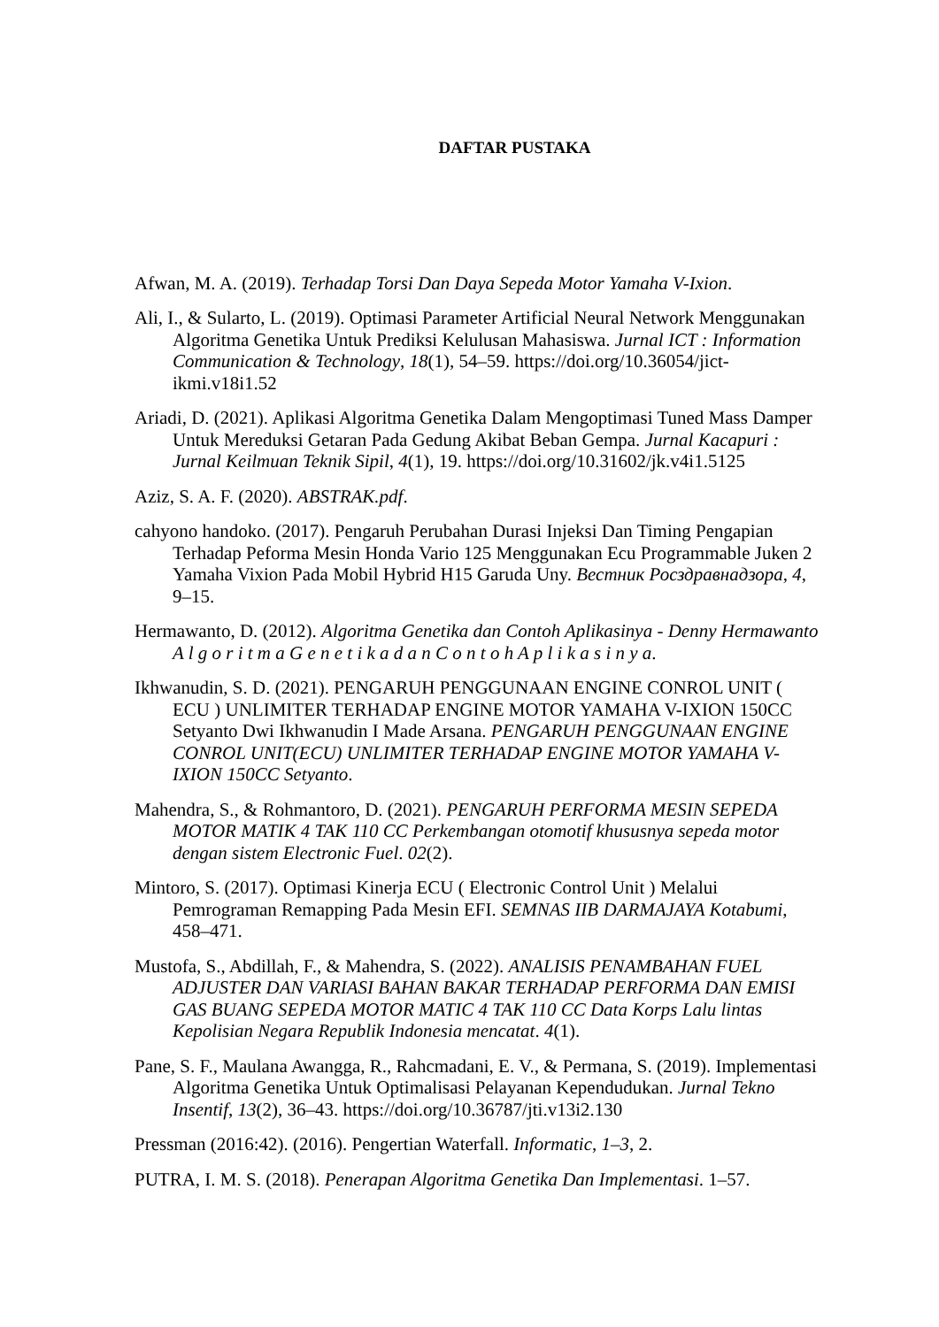DAFTAR PUSTAKA
Afwan, M. A. (2019). Terhadap Torsi Dan Daya Sepeda Motor Yamaha V-Ixion.
Ali, I., & Sularto, L. (2019). Optimasi Parameter Artificial Neural Network Menggunakan Algoritma Genetika Untuk Prediksi Kelulusan Mahasiswa. Jurnal ICT : Information Communication & Technology, 18(1), 54–59. https://doi.org/10.36054/jict-ikmi.v18i1.52
Ariadi, D. (2021). Aplikasi Algoritma Genetika Dalam Mengoptimasi Tuned Mass Damper Untuk Mereduksi Getaran Pada Gedung Akibat Beban Gempa. Jurnal Kacapuri : Jurnal Keilmuan Teknik Sipil, 4(1), 19. https://doi.org/10.31602/jk.v4i1.5125
Aziz, S. A. F. (2020). ABSTRAK.pdf.
cahyono handoko. (2017). Pengaruh Perubahan Durasi Injeksi Dan Timing Pengapian Terhadap Peforma Mesin Honda Vario 125 Menggunakan Ecu Programmable Juken 2 Yamaha Vixion Pada Mobil Hybrid H15 Garuda Uny. Вестник Росздравнадзора, 4, 9–15.
Hermawanto, D. (2012). Algoritma Genetika dan Contoh Aplikasinya - Denny Hermawanto A l g o r i t m a G e n e t i k a d a n C o n t o h A p l i k a s i n y a.
Ikhwanudin, S. D. (2021). PENGARUH PENGGUNAAN ENGINE CONROL UNIT ( ECU ) UNLIMITER TERHADAP ENGINE MOTOR YAMAHA V-IXION 150CC Setyanto Dwi Ikhwanudin I Made Arsana. PENGARUH PENGGUNAAN ENGINE CONROL UNIT(ECU) UNLIMITER TERHADAP ENGINE MOTOR YAMAHA V-IXION 150CC Setyanto.
Mahendra, S., & Rohmantoro, D. (2021). PENGARUH PERFORMA MESIN SEPEDA MOTOR MATIK 4 TAK 110 CC Perkembangan otomotif khususnya sepeda motor dengan sistem Electronic Fuel. 02(2).
Mintoro, S. (2017). Optimasi Kinerja ECU ( Electronic Control Unit ) Melalui Pemrograman Remapping Pada Mesin EFI. SEMNAS IIB DARMAJAYA Kotabumi, 458–471.
Mustofa, S., Abdillah, F., & Mahendra, S. (2022). ANALISIS PENAMBAHAN FUEL ADJUSTER DAN VARIASI BAHAN BAKAR TERHADAP PERFORMA DAN EMISI GAS BUANG SEPEDA MOTOR MATIC 4 TAK 110 CC Data Korps Lalu lintas Kepolisian Negara Republik Indonesia mencatat. 4(1).
Pane, S. F., Maulana Awangga, R., Rahcmadani, E. V., & Permana, S. (2019). Implementasi Algoritma Genetika Untuk Optimalisasi Pelayanan Kependudukan. Jurnal Tekno Insentif, 13(2), 36–43. https://doi.org/10.36787/jti.v13i2.130
Pressman (2016:42). (2016). Pengertian Waterfall. Informatic, 1–3, 2.
PUTRA, I. M. S. (2018). Penerapan Algoritma Genetika Dan Implementasi. 1–57.